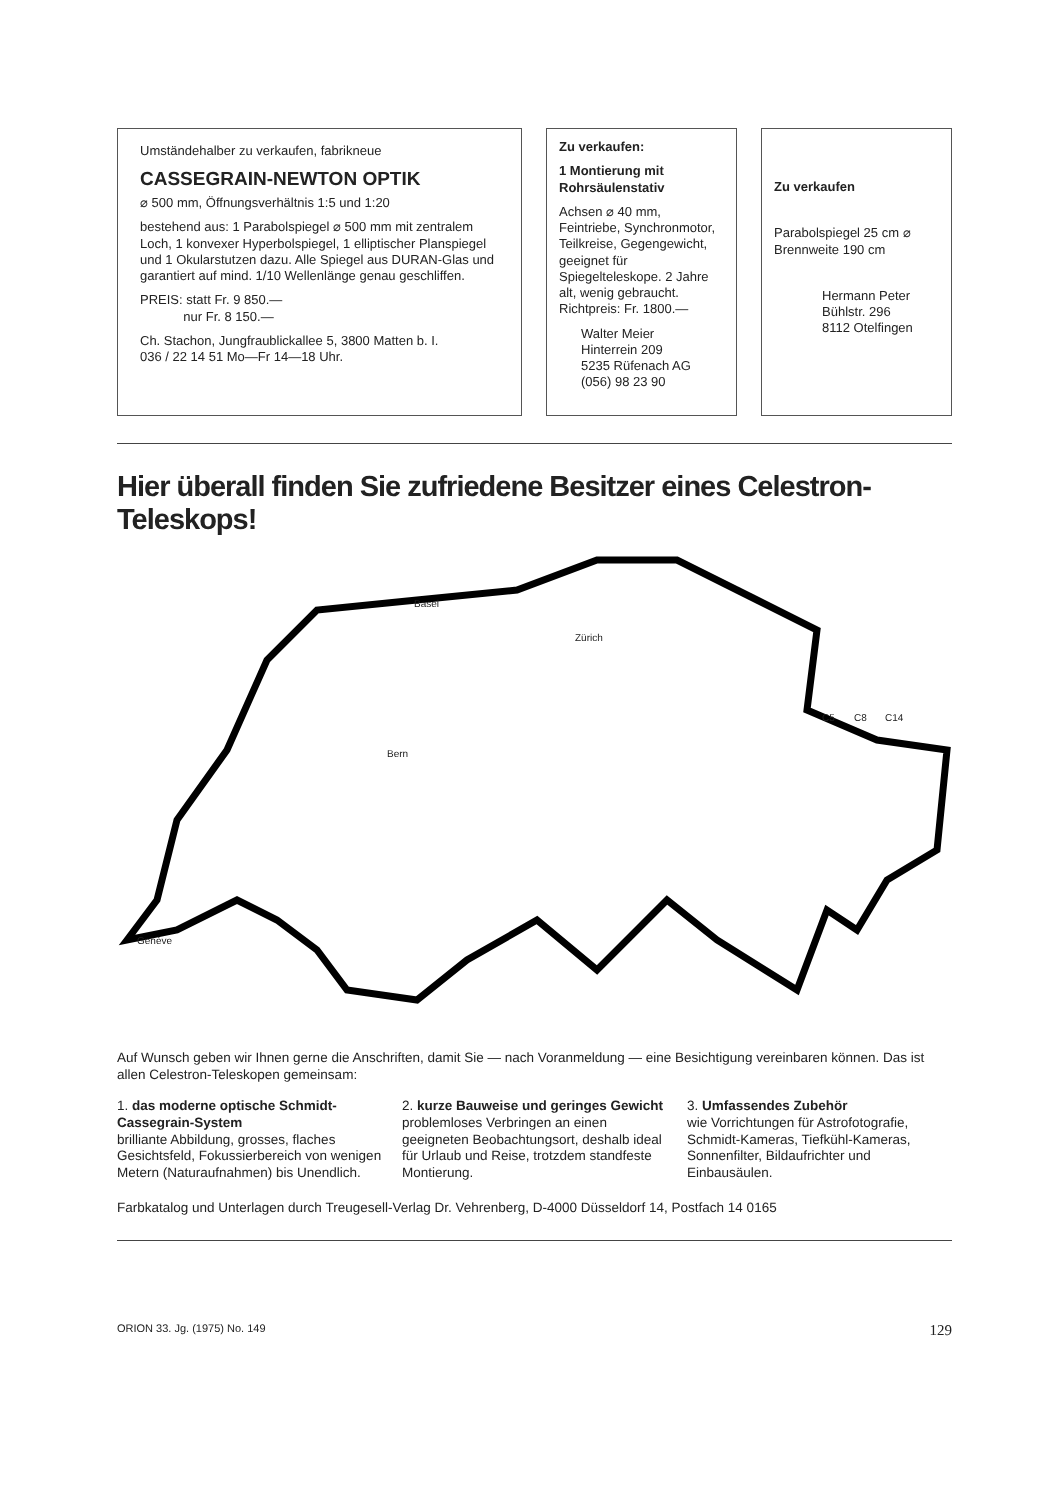Umständehalber zu verkaufen, fabrikneue
CASSEGRAIN-NEWTON OPTIK
⌀ 500 mm, Öffnungsverhältnis 1:5 und 1:20
bestehend aus: 1 Parabolspiegel ⌀ 500 mm mit zentralem Loch, 1 konvexer Hyperbolspiegel, 1 elliptischer Planspiegel und 1 Okularstutzen dazu. Alle Spiegel aus DURAN-Glas und garantiert auf mind. 1/10 Wellenlänge genau geschliffen.
PREIS: statt Fr. 9 850.—
nur Fr. 8 150.—
Ch. Stachon, Jungfraublickallee 5, 3800 Matten b. I.
036 / 22 14 51 Mo—Fr 14—18 Uhr.
Zu verkaufen:
1 Montierung mit Rohrsäulenstativ
Achsen ⌀ 40 mm, Feintriebe, Synchronmotor, Teilkreise, Gegengewicht, geeignet für Spiegelteleskope. 2 Jahre alt, wenig gebraucht. Richtpreis: Fr. 1800.—
Walter Meier
Hinterrein 209
5235 Rüfenach AG
(056) 98 23 90
Zu verkaufen
Parabolspiegel 25 cm ⌀
Brennweite 190 cm
Hermann Peter
Bühlstr. 296
8112 Otelfingen
Hier überall finden Sie zufriedene Besitzer eines Celestron-Teleskops!
Basel
Zürich
Bern
Genève
C5 C8 C14
Auf Wunsch geben wir Ihnen gerne die Anschriften, damit Sie — nach Voranmeldung — eine Besichtigung vereinbaren können. Das ist allen Celestron-Teleskopen gemeinsam:
1. das moderne optische Schmidt-Cassegrain-System
brilliante Abbildung, grosses, flaches Gesichtsfeld, Fokussierbereich von wenigen Metern (Naturaufnahmen) bis Unendlich.
2. kurze Bauweise und geringes Gewicht
problemloses Verbringen an einen geeigneten Beobachtungsort, deshalb ideal für Urlaub und Reise, trotzdem standfeste Montierung.
3. Umfassendes Zubehör
wie Vorrichtungen für Astrofotografie, Schmidt-Kameras, Tiefkühl-Kameras, Sonnenfilter, Bildaufrichter und Einbausäulen.
Farbkatalog und Unterlagen durch Treugesell-Verlag Dr. Vehrenberg, D-4000 Düsseldorf 14, Postfach 14 0165
ORION 33. Jg. (1975) No. 149 129